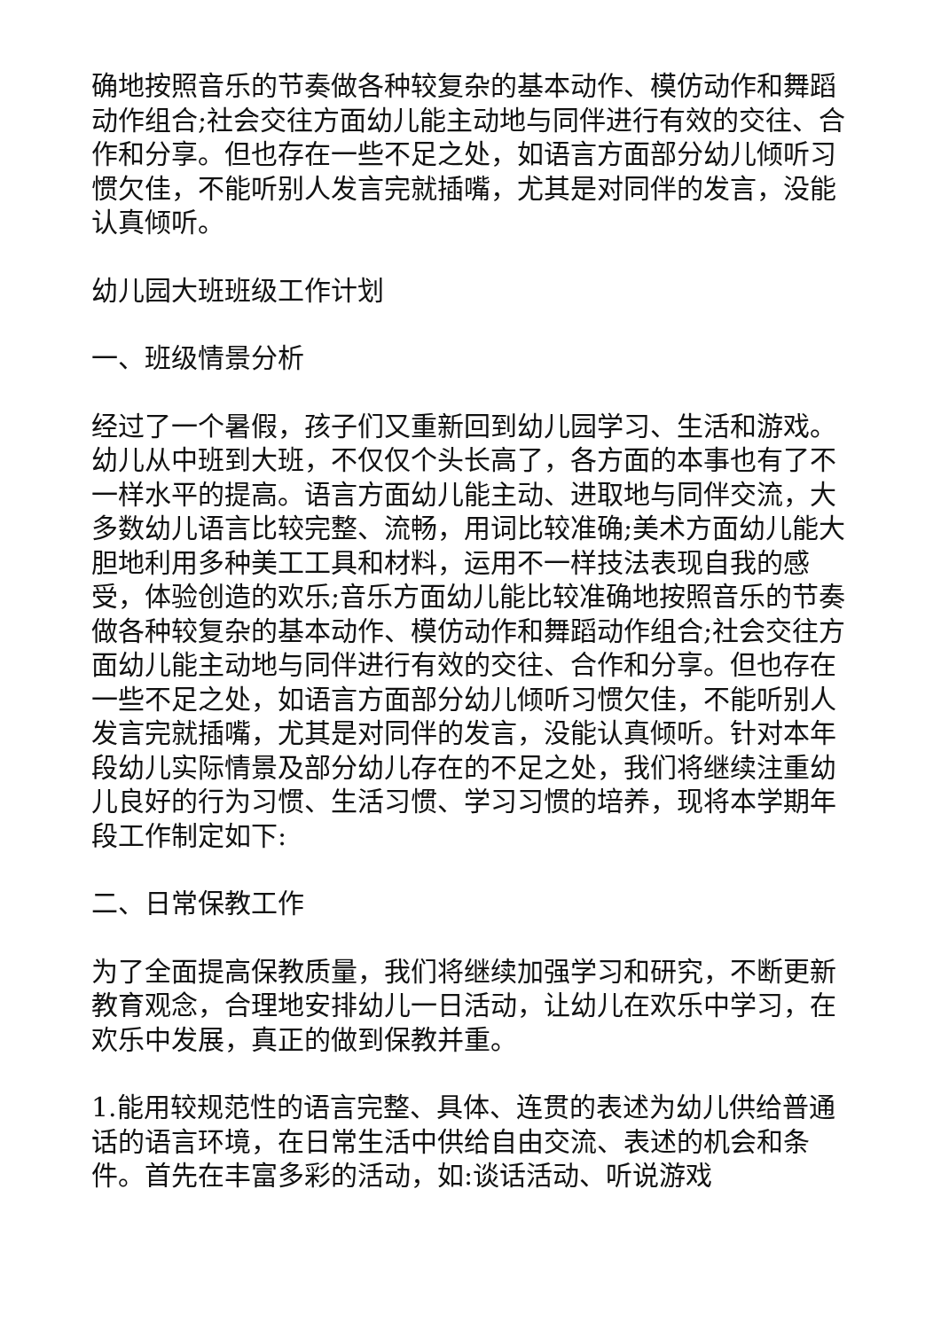确地按照音乐的节奏做各种较复杂的基本动作、模仿动作和舞蹈动作组合;社会交往方面幼儿能主动地与同伴进行有效的交往、合作和分享。但也存在一些不足之处，如语言方面部分幼儿倾听习惯欠佳，不能听别人发言完就插嘴，尤其是对同伴的发言，没能认真倾听。
幼儿园大班班级工作计划
一、班级情景分析
经过了一个暑假，孩子们又重新回到幼儿园学习、生活和游戏。幼儿从中班到大班，不仅仅个头长高了，各方面的本事也有了不一样水平的提高。语言方面幼儿能主动、进取地与同伴交流，大多数幼儿语言比较完整、流畅，用词比较准确;美术方面幼儿能大胆地利用多种美工工具和材料，运用不一样技法表现自我的感受，体验创造的欢乐;音乐方面幼儿能比较准确地按照音乐的节奏做各种较复杂的基本动作、模仿动作和舞蹈动作组合;社会交往方面幼儿能主动地与同伴进行有效的交往、合作和分享。但也存在一些不足之处，如语言方面部分幼儿倾听习惯欠佳，不能听别人发言完就插嘴，尤其是对同伴的发言，没能认真倾听。针对本年段幼儿实际情景及部分幼儿存在的不足之处，我们将继续注重幼儿良好的行为习惯、生活习惯、学习习惯的培养，现将本学期年段工作制定如下:
二、日常保教工作
为了全面提高保教质量，我们将继续加强学习和研究，不断更新教育观念，合理地安排幼儿一日活动，让幼儿在欢乐中学习，在欢乐中发展，真正的做到保教并重。
1.能用较规范性的语言完整、具体、连贯的表述为幼儿供给普通话的语言环境，在日常生活中供给自由交流、表述的机会和条件。首先在丰富多彩的活动，如:谈话活动、听说游戏